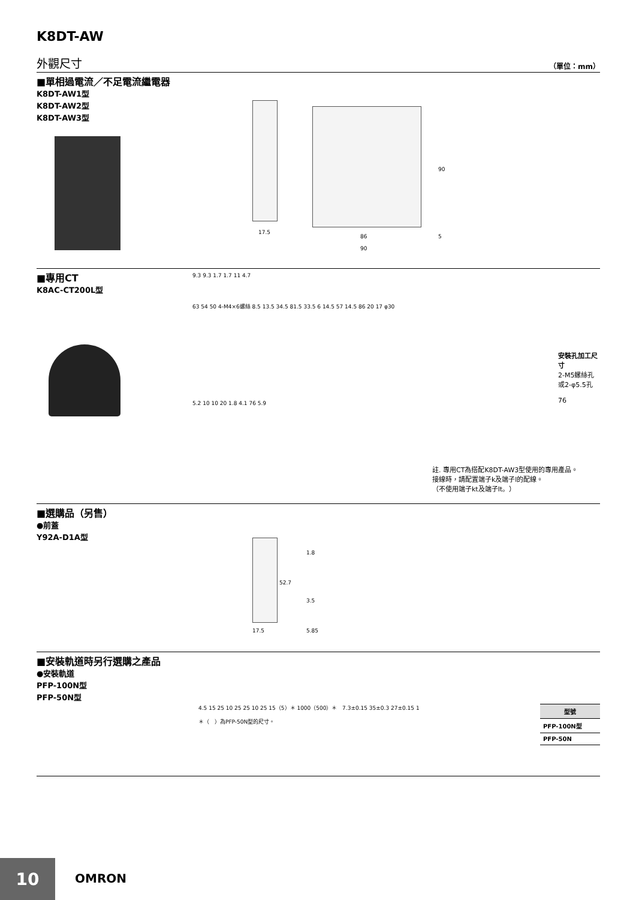K8DT-AW
外觀尺寸 （單位：mm）
■單相過電流／不足電流繼電器
K8DT-AW1型
K8DT-AW2型
K8DT-AW3型
17.5
86
90
90
5
■專用CT
K8AC-CT200L型
9.3 9.3 1.7 1.7 11 4.7
63 54 50 4-M4×6螺絲 8.5 13.5 34.5 81.5 33.5 6 14.5 57 14.5 86 20 17 φ30
安裝孔加工尺寸
2-M5螺絲孔
或2-φ5.5孔
76
5.2 10 10 20 1.8 4.1 76 5.9
註. 專用CT為搭配K8DT-AW3型使用的專用產品。
接線時，請配置端子k及端子l的配線。
（不使用端子kt及端子lt。）
■選購品（另售）
●前蓋
Y92A-D1A型
1.8
52.7
3.5
17.5 5.85
■安裝軌道時另行選購之產品
●安裝軌道
PFP-100N型
PFP-50N型
4.5 15 25 10 25 25 10 25 15（5）＊ 1000（500）＊ 7.3±0.15 35±0.3 27±0.15 1
＊（　）為PFP-50N型的尺寸。
| 型號 |
| --- |
| PFP-100N型 |
| PFP-50N |
10
OMRON